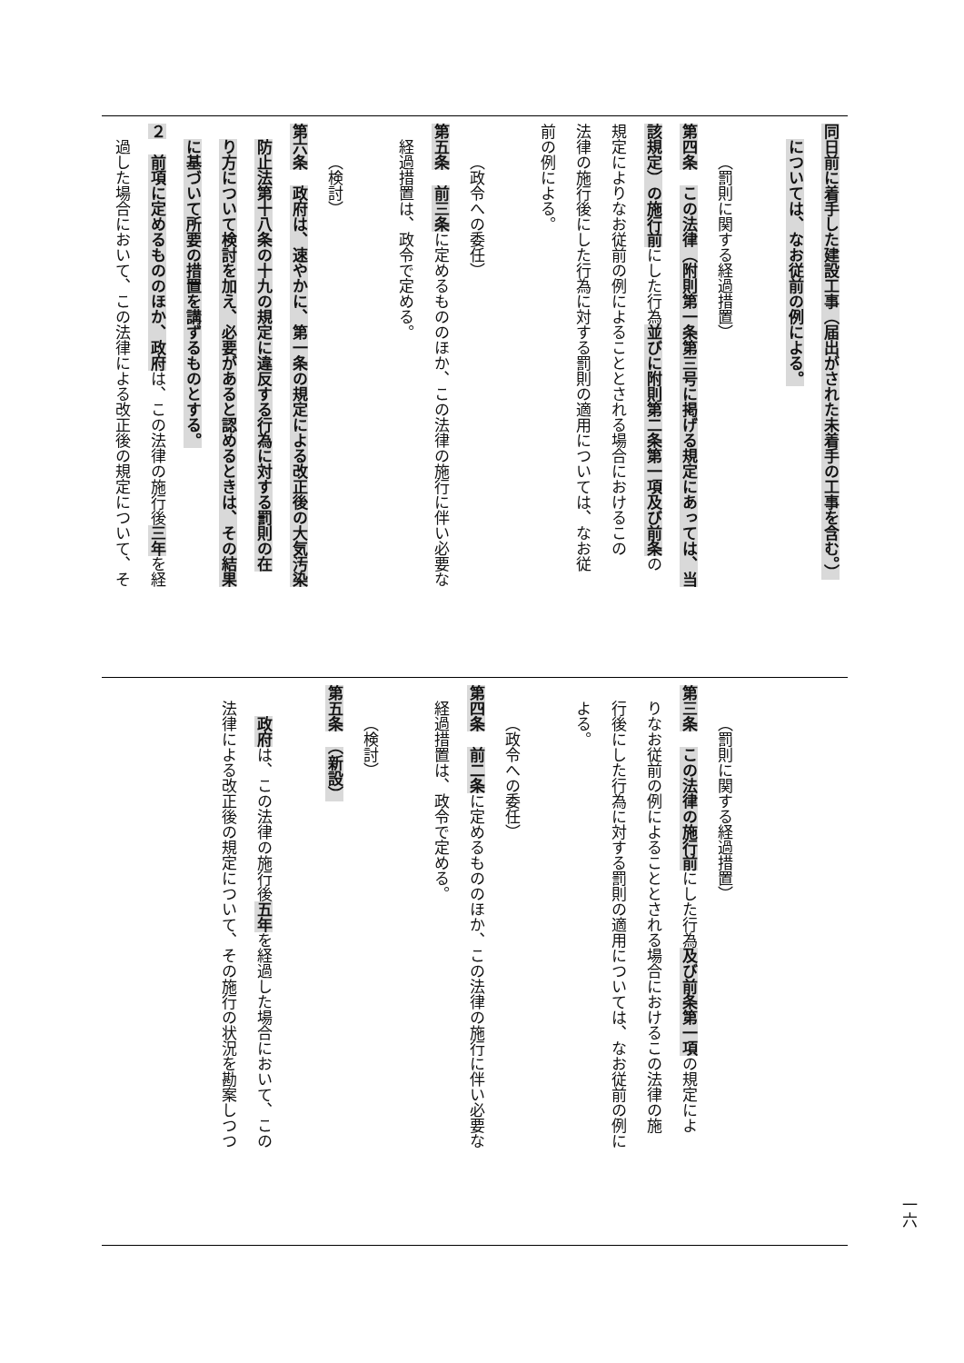同日前に着手した建設工事（届出がされた未着手の工事を含む。）
については、なお従前の例による。
（罰則に関する経過措置）
第四条　この法律（附則第一条第三号に掲げる規定にあっては、当
該規定）の施行前にした行為並びに附則第二条第一項及び前条の
規定によりなお従前の例によることとされる場合におけるこの
法律の施行後にした行為に対する罰則の適用については、なお従
前の例による。
（政令への委任）
第五条　前三条に定めるもののほか、この法律の施行に伴い必要な
経過措置は、政令で定める。
（検討）
第六条　政府は、速やかに、第一条の規定による改正後の大気汚染
防止法第十八条の十九の規定に違反する行為に対する罰則の在
り方について検討を加え、必要があると認めるときは、その結果
に基づいて所要の措置を講ずるものとする。
２　前項に定めるもののほか、政府は、この法律の施行後三年を経
過した場合において、この法律による改正後の規定について、そ
（罰則に関する経過措置）
第三条　この法律の施行前にした行為及び前条第一項の規定によ
りなお従前の例によることとされる場合におけるこの法律の施
行後にした行為に対する罰則の適用については、なお従前の例に
よる。
（政令への委任）
第四条　前二条に定めるもののほか、この法律の施行に伴い必要な
経過措置は、政令で定める。
（検討）
第五条　（新設）
政府は、この法律の施行後五年を経過した場合において、この
法律による改正後の規定について、その施行の状況を勘案しつつ
一六